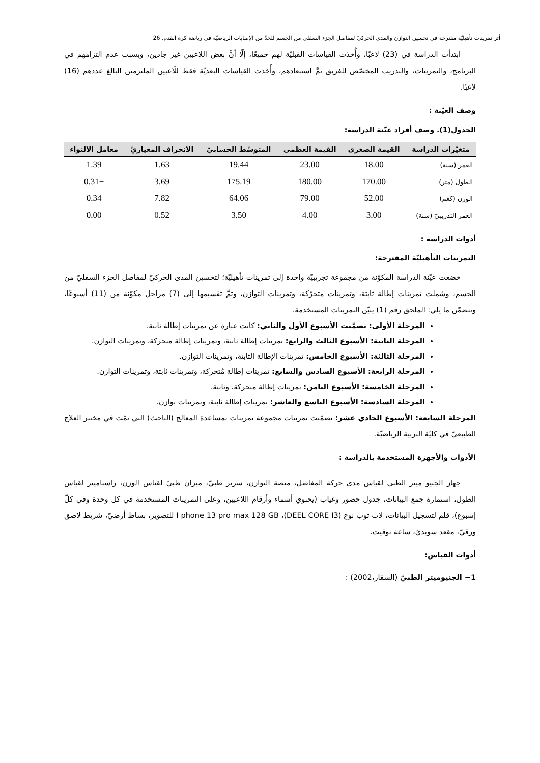أثر تمرينات تأهيليّة مقترحة في تحسين التوازن والمدى الحركيّ لمفاصل الجزء السفلي من الجسم للحدّ من الإصابات الرياضيّة في رياضة كرة القدم. 26
ابتدأت الدراسة في (23) لاعبًا، وأُخذت القياسات القبليّة لهم جميعًا، إلّا أنَّ بعض اللاعبين غير جادين، وبسبب عدم التزامهم في البرنامج، والتمرينات، والتدريب المخصّص للفريق تمَّ استبعادهم، وأُخذت القياسات البعديّة فقط للّاعبين الملتزمين البالغ عددهم (16) لاعبًا.
وصف العيّنة :
الجدول(1). وصف أفراد عيّنة الدراسة:
| متغيّرات الدراسة | القيمة الصغرى | القيمة العظمى | المتوسّط الحسابيّ | الانحراف المعياريّ | معامل الالتواء |
| --- | --- | --- | --- | --- | --- |
| العمر (سنة) | 18.00 | 23.00 | 19.44 | 1.63 | 1.39 |
| الطول (متر) | 170.00 | 180.00 | 175.19 | 3.69 | −0.31 |
| الوزن (كغم) | 52.00 | 79.00 | 64.06 | 7.82 | 0.34 |
| العمر التدريبيّ (سنة) | 3.00 | 4.00 | 3.50 | 0.52 | 0.00 |
أدوات الدراسة :
التمرينات التأهيليّة المقترحة:
خضعت عيّنة الدراسة المكوّنة من مجموعة تجريبيّة واحدة إلى تمرينات تأهيليّة؛ لتحسين المدى الحركيّ لمفاصل الجزء السفليّ من الجسم، وشملت تمرينات إطالة ثابتة، وتمرينات متحرّكة، وتمرينات التوازن، وتمَّ تقسيمها إلى (7) مراحل مكوّنة من (11) أسبوعًا، وتتضمّن ما يلي: الملحق رقم (1) يبيّن التمرينات المستخدمة.
المرحلة الأولى: تضمّنت الأسبوع الأول والثاني: كانت عبارة عن تمرينات إطالة ثابتة.
المرحلة الثانية: الأسبوع الثالث والرابع: تمرينات إطالة ثابتة، وتمرينات إطالة متحركة، وتمرينات التوازن.
المرحلة الثالثة: الأسبوع الخامس: تمرينات الإطالة الثابتة، وتمرينات التوازن.
المرحلة الرابعة: الأسبوع السادس والسابع: تمرينات إطالة مُتحركة، وتمرينات ثابتة، وتمرينات التوازن.
المرحلة الخامسة: الأسبوع الثامن: تمرينات إطالة متحركة، وثابتة.
المرحلة السادسة: الأسبوع التاسع والعاشر: تمرينات إطالة ثابتة، وتمرينات توازن.
المرحلة السابعة: الأسبوع الحادي عشر: تضمّنت تمرينات مجموعة تمرينات بمساعدة المعالج (الباحث) التي تمّت في مختبر العلاج الطبيعيّ في كليّة التربية الرياضيّة.
الأدوات والأجهزة المستخدمة بالدراسة :
جهاز الجنيو ميتر الطبي لقياس مدى حركة المفاصل، منصة التوازن، سرير طبيّ، ميزان طبيّ لقياس الوزن، راستاميتر لقياس الطول، استمارة جمع البيانات، جدول حضور وغياب (يحتوي أسماء وأرقام اللاعبين، وعلى التمرينات المستخدمة في كل وحدة وفي كلّ إسبوع)، قلم لتسجيل البيانات، لاب توب نوع (DEEL CORE I3)، I phone 13 pro max 128 GB للتصوير، بساط أرضيّ، شريط لاصق ورقيّ، مقعد سويديّ، ساعة توقيت.
أدوات القياس:
1− الجنيوميتر الطبيّ (السقار،2002) :